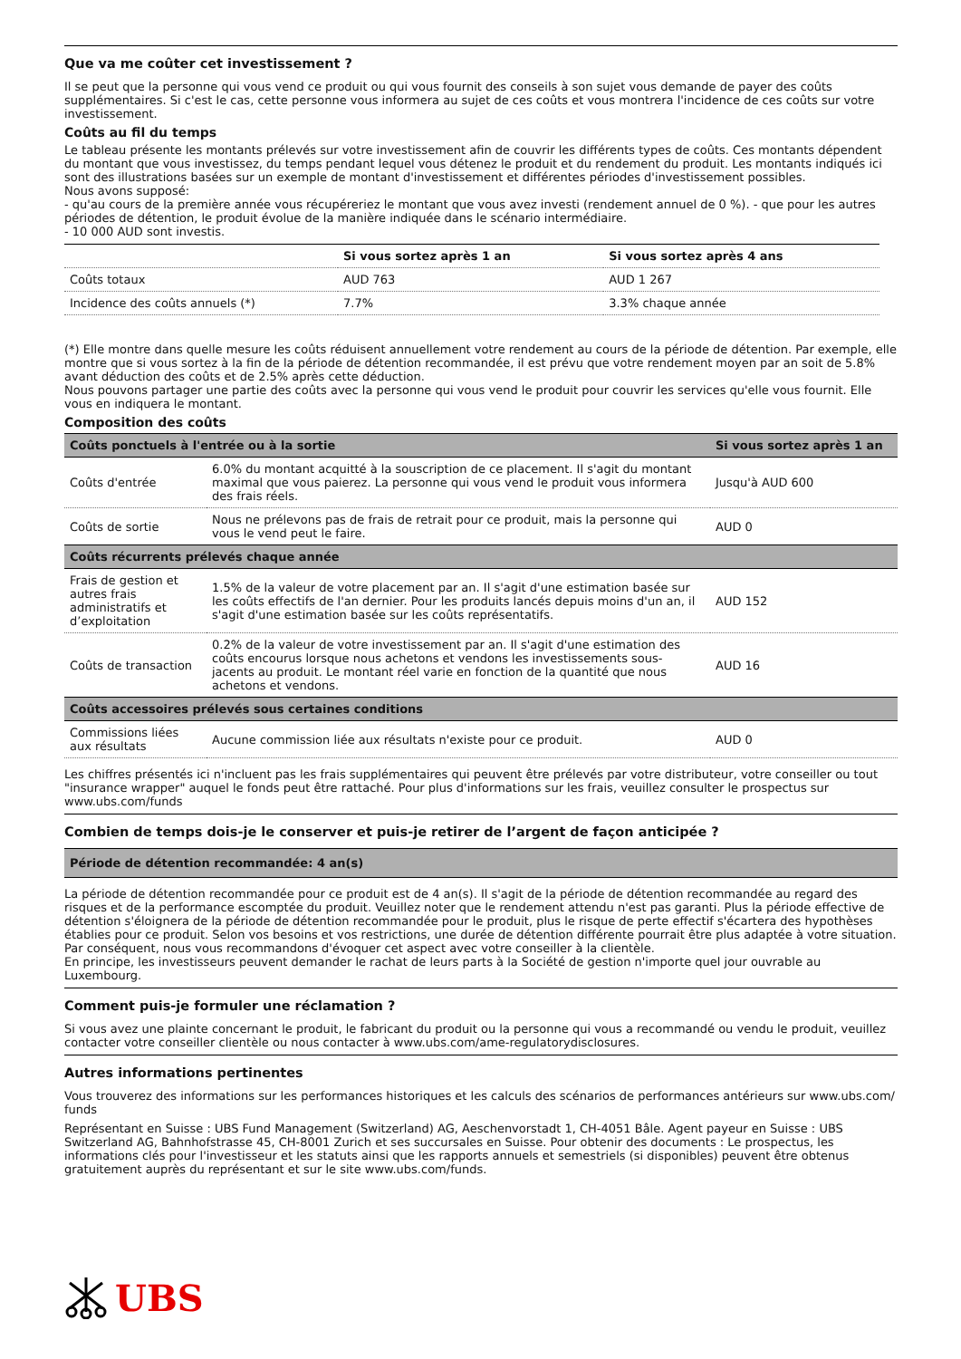Que va me coûter cet investissement ?
Il se peut que la personne qui vous vend ce produit ou qui vous fournit des conseils à son sujet vous demande de payer des coûts supplémentaires. Si c'est le cas, cette personne vous informera au sujet de ces coûts et vous montrera l'incidence de ces coûts sur votre investissement.
Coûts au fil du temps
Le tableau présente les montants prélevés sur votre investissement afin de couvrir les différents types de coûts. Ces montants dépendent du montant que vous investissez, du temps pendant lequel vous détenez le produit et du rendement du produit. Les montants indiqués ici sont des illustrations basées sur un exemple de montant d'investissement et différentes périodes d'investissement possibles.
Nous avons supposé:
- qu'au cours de la première année vous récupéreriez le montant que vous avez investi (rendement annuel de 0 %). - que pour les autres périodes de détention, le produit évolue de la manière indiquée dans le scénario intermédiaire.
- 10 000 AUD sont investis.
| | Si vous sortez après 1 an | Si vous sortez après 4 ans |
| --- | --- | --- |
| Coûts totaux | AUD 763 | AUD 1 267 |
| Incidence des coûts annuels (*) | 7.7% | 3.3% chaque année |
(*) Elle montre dans quelle mesure les coûts réduisent annuellement votre rendement au cours de la période de détention. Par exemple, elle montre que si vous sortez à la fin de la période de détention recommandée, il est prévu que votre rendement moyen par an soit de 5.8% avant déduction des coûts et de 2.5% après cette déduction.
Nous pouvons partager une partie des coûts avec la personne qui vous vend le produit pour couvrir les services qu'elle vous fournit. Elle vous en indiquera le montant.
Composition des coûts
| Coûts ponctuels à l'entrée ou à la sortie | | Si vous sortez après 1 an |
| --- | --- | --- |
| Coûts d'entrée | 6.0% du montant acquitté à la souscription de ce placement. Il s'agit du montant maximal que vous paierez. La personne qui vous vend le produit vous informera des frais réels. | Jusqu'à AUD 600 |
| Coûts de sortie | Nous ne prélevons pas de frais de retrait pour ce produit, mais la personne qui vous le vend peut le faire. | AUD 0 |
| Coûts récurrents prélevés chaque année | | |
| Frais de gestion et autres frais administratifs et d’exploitation | 1.5% de la valeur de votre placement par an. Il s'agit d'une estimation basée sur les coûts effectifs de l'an dernier. Pour les produits lancés depuis moins d'un an, il s'agit d'une estimation basée sur les coûts représentatifs. | AUD 152 |
| Coûts de transaction | 0.2% de la valeur de votre investissement par an. Il s'agit d'une estimation des coûts encourus lorsque nous achetons et vendons les investissements sous-jacents au produit. Le montant réel varie en fonction de la quantité que nous achetons et vendons. | AUD 16 |
| Coûts accessoires prélevés sous certaines conditions | | |
| Commissions liées aux résultats | Aucune commission liée aux résultats n'existe pour ce produit. | AUD 0 |
Les chiffres présentés ici n'incluent pas les frais supplémentaires qui peuvent être prélevés par votre distributeur, votre conseiller ou tout "insurance wrapper" auquel le fonds peut être rattaché. Pour plus d'informations sur les frais, veuillez consulter le prospectus sur www.ubs.com/funds
Combien de temps dois-je le conserver et puis-je retirer de l’argent de façon anticipée ?
| Période de détention recommandée: 4 an(s) |
| --- |
La période de détention recommandée pour ce produit est de 4 an(s). Il s'agit de la période de détention recommandée au regard des risques et de la performance escomptée du produit. Veuillez noter que le rendement attendu n'est pas garanti. Plus la période effective de détention s'éloignera de la période de détention recommandée pour le produit, plus le risque de perte effectif s'écartera des hypothèses établies pour ce produit. Selon vos besoins et vos restrictions, une durée de détention différente pourrait être plus adaptée à votre situation. Par conséquent, nous vous recommandons d'évoquer cet aspect avec votre conseiller à la clientèle.
En principe, les investisseurs peuvent demander le rachat de leurs parts à la Société de gestion n'importe quel jour ouvrable au Luxembourg.
Comment puis-je formuler une réclamation ?
Si vous avez une plainte concernant le produit, le fabricant du produit ou la personne qui vous a recommandé ou vendu le produit, veuillez contacter votre conseiller clientèle ou nous contacter à www.ubs.com/ame-regulatorydisclosures.
Autres informations pertinentes
Vous trouverez des informations sur les performances historiques et les calculs des scénarios de performances antérieurs sur www.ubs.com/ funds
Représentant en Suisse : UBS Fund Management (Switzerland) AG, Aeschenvorstadt 1, CH-4051 Bâle. Agent payeur en Suisse : UBS Switzerland AG, Bahnhofstrasse 45, CH-8001 Zurich et ses succursales en Suisse. Pour obtenir des documents : Le prospectus, les informations clés pour l'investisseur et les statuts ainsi que les rapports annuels et semestriels (si disponibles) peuvent être obtenus gratuitement auprès du représentant et sur le site www.ubs.com/funds.
UBS